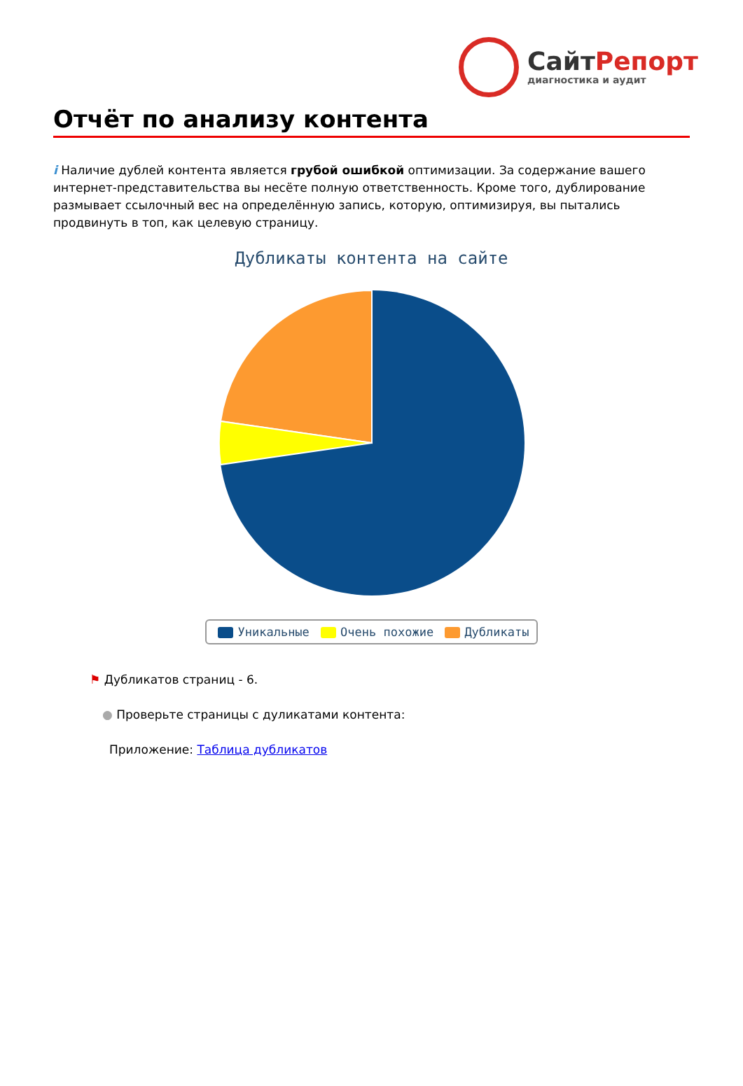СайтРепорт
диагностика и аудит
Отчёт по анализу контента
i Наличие дублей контента является грубой ошибкой оптимизации. За содержание вашего интернет-представительства вы несёте полную ответственность. Кроме того, дублирование размывает ссылочный вес на определённую запись, которую, оптимизируя, вы пытались продвинуть в топ, как целевую страницу.
Дубликаты контента на сайте
Уникальные Очень похожие Дубликаты
⚑ Дубликатов страниц - 6.
● Проверьте страницы с дуликатами контента:
Приложение: Таблица дубликатов